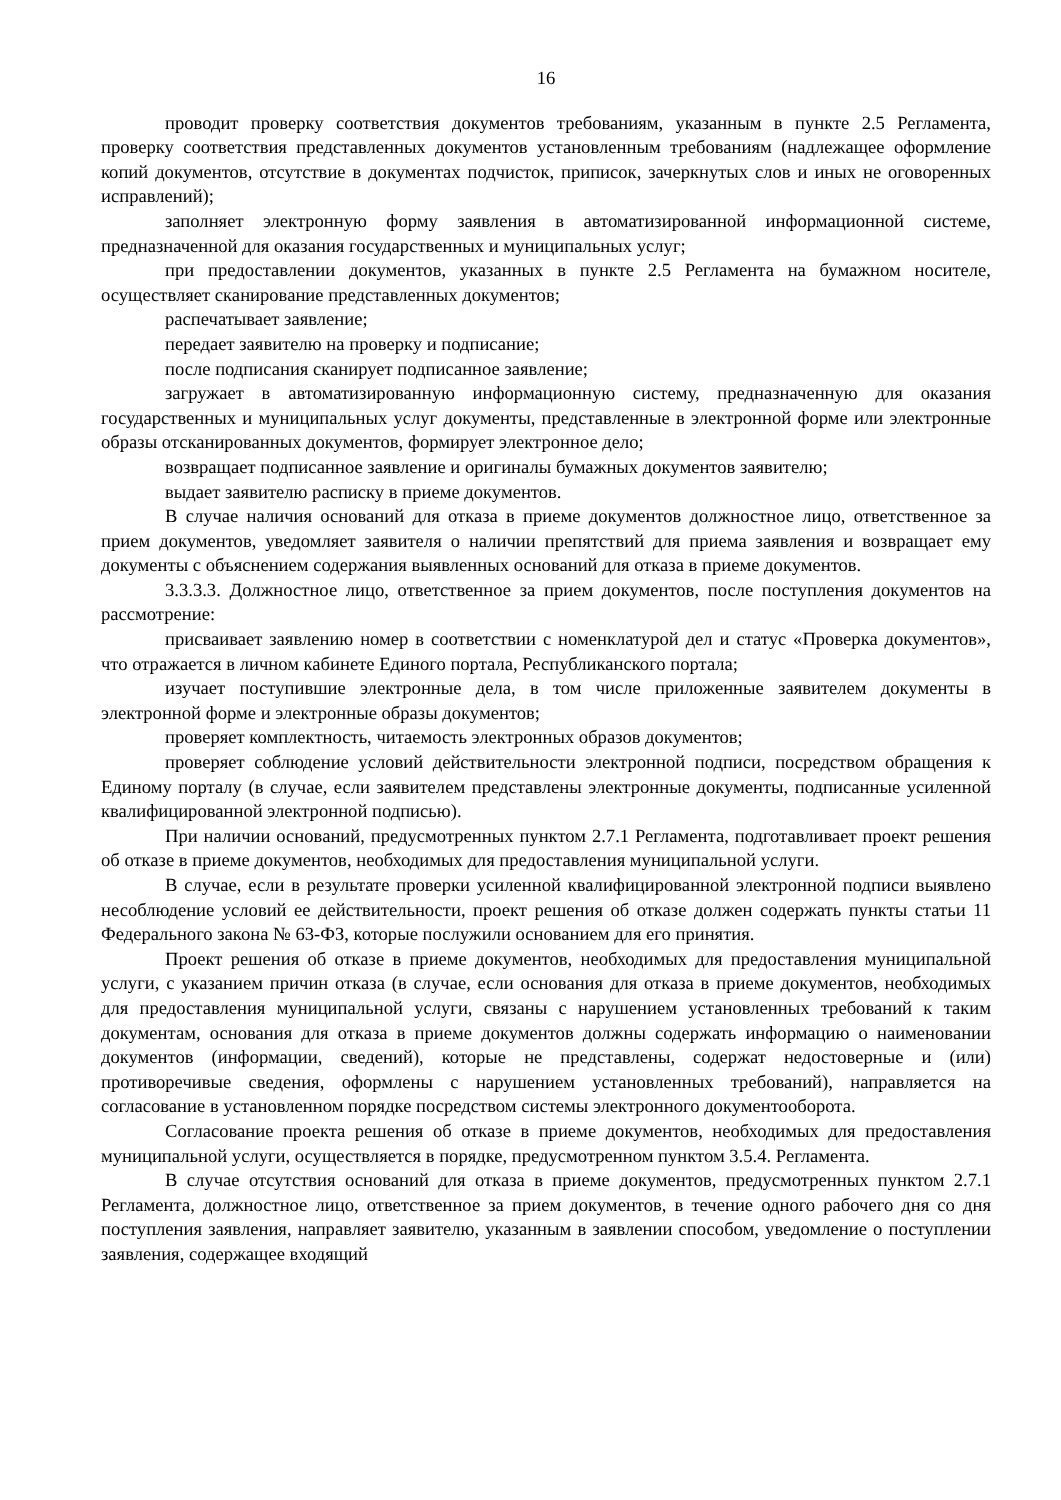16
проводит проверку соответствия документов требованиям, указанным в пункте 2.5 Регламента, проверку соответствия представленных документов установленным требованиям (надлежащее оформление копий документов, отсутствие в документах подчисток, приписок, зачеркнутых слов и иных не оговоренных исправлений);
заполняет электронную форму заявления в автоматизированной информационной системе, предназначенной для оказания государственных и муниципальных услуг;
при предоставлении документов, указанных в пункте 2.5 Регламента на бумажном носителе, осуществляет сканирование представленных документов;
распечатывает заявление;
передает заявителю на проверку и подписание;
после подписания сканирует подписанное заявление;
загружает в автоматизированную информационную систему, предназначенную для оказания государственных и муниципальных услуг документы, представленные в электронной форме или электронные образы отсканированных документов, формирует электронное дело;
возвращает подписанное заявление и оригиналы бумажных документов заявителю;
выдает заявителю расписку в приеме документов.
В случае наличия оснований для отказа в приеме документов должностное лицо, ответственное за прием документов, уведомляет заявителя о наличии препятствий для приема заявления и возвращает ему документы с объяснением содержания выявленных оснований для отказа в приеме документов.
3.3.3.3. Должностное лицо, ответственное за прием документов, после поступления документов на рассмотрение:
присваивает заявлению номер в соответствии с номенклатурой дел и статус «Проверка документов», что отражается в личном кабинете Единого портала, Республиканского портала;
изучает поступившие электронные дела, в том числе приложенные заявителем документы в электронной форме и электронные образы документов;
проверяет комплектность, читаемость электронных образов документов;
проверяет соблюдение условий действительности электронной подписи, посредством обращения к Единому порталу (в случае, если заявителем представлены электронные документы, подписанные усиленной квалифицированной электронной подписью).
При наличии оснований, предусмотренных пунктом 2.7.1 Регламента, подготавливает проект решения об отказе в приеме документов, необходимых для предоставления муниципальной услуги.
В случае, если в результате проверки усиленной квалифицированной электронной подписи выявлено несоблюдение условий ее действительности, проект решения об отказе должен содержать пункты статьи 11 Федерального закона № 63-ФЗ, которые послужили основанием для его принятия.
Проект решения об отказе в приеме документов, необходимых для предоставления муниципальной услуги, с указанием причин отказа (в случае, если основания для отказа в приеме документов, необходимых для предоставления муниципальной услуги, связаны с нарушением установленных требований к таким документам, основания для отказа в приеме документов должны содержать информацию о наименовании документов (информации, сведений), которые не представлены, содержат недостоверные и (или) противоречивые сведения, оформлены с нарушением установленных требований), направляется на согласование в установленном порядке посредством системы электронного документооборота.
Согласование проекта решения об отказе в приеме документов, необходимых для предоставления муниципальной услуги, осуществляется в порядке, предусмотренном пунктом 3.5.4. Регламента.
В случае отсутствия оснований для отказа в приеме документов, предусмотренных пунктом 2.7.1 Регламента, должностное лицо, ответственное за прием документов, в течение одного рабочего дня со дня поступления заявления, направляет заявителю, указанным в заявлении способом, уведомление о поступлении заявления, содержащее входящий